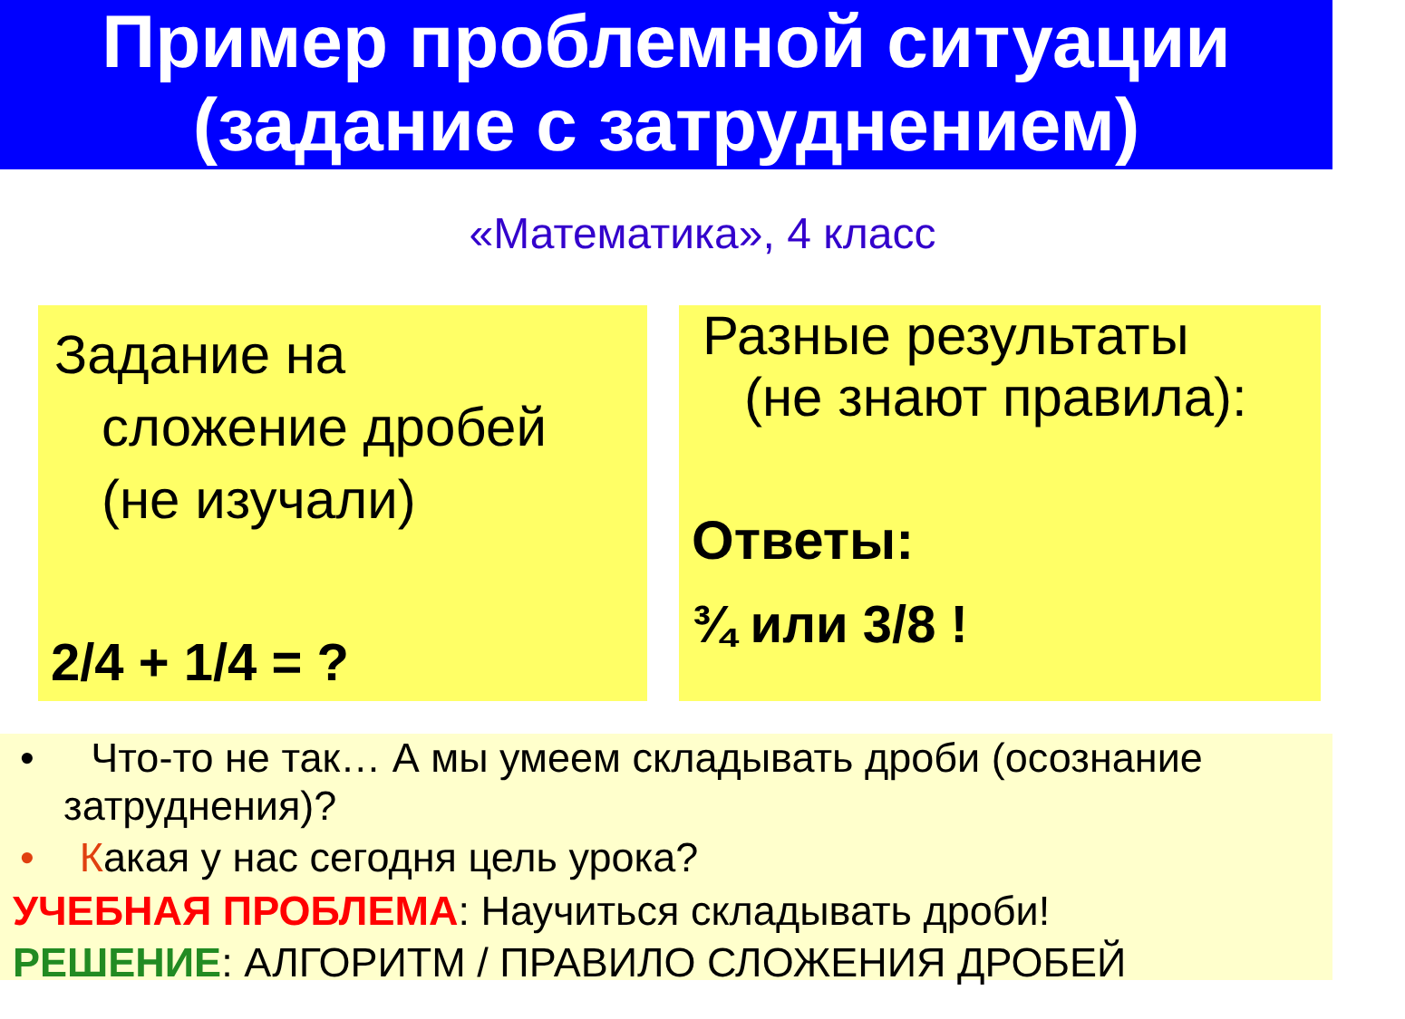Пример проблемной ситуации
(задание с затруднением)
«Математика», 4 класс
Задание на
сложение дробей
(не изучали)
2/4 + 1/4 = ?
Разные результаты
(не знают правила):
Ответы:
¾ или 3/8 !
• Что-то не так… А мы умеем складывать дроби (осознание
затруднения)?
• Какая у нас сегодня цель урока?
УЧЕБНАЯ ПРОБЛЕМА: Научиться складывать дроби!
РЕШЕНИЕ: АЛГОРИТМ / ПРАВИЛО СЛОЖЕНИЯ ДРОБЕЙ